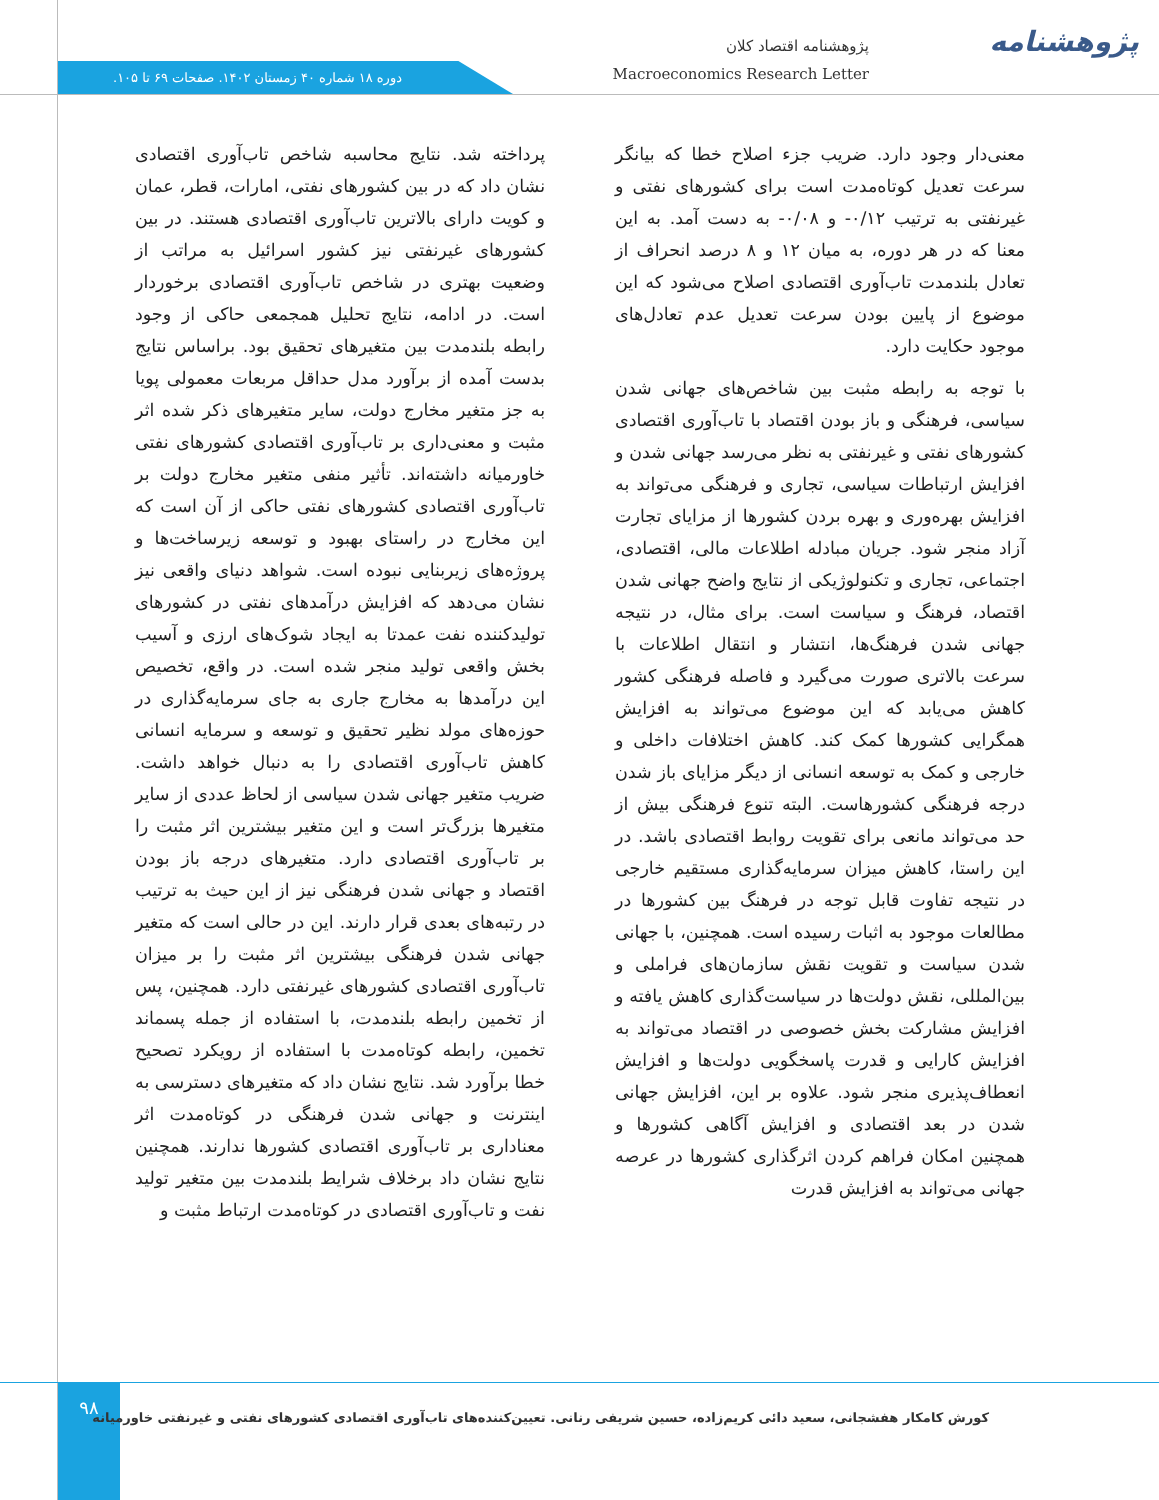پژوهشنامه
پژوهشنامه اقتصاد کلان
Macroeconomics Research Letter
دوره ۱۸ شماره ۴۰ زمستان ۱۴۰۲. صفحات ۶۹ تا ۱۰۵.
پرداخته شد. نتایج محاسبه شاخص تاب‌آوری اقتصادی نشان داد که در بین کشورهای نفتی، امارات، قطر، عمان و کویت دارای بالاترین تاب‌آوری اقتصادی هستند. در بین کشورهای غیرنفتی نیز کشور اسرائیل به مراتب از وضعیت بهتری در شاخص تاب‌آوری اقتصادی برخوردار است. در ادامه، نتایج تحلیل همجمعی حاکی از وجود رابطه بلندمدت بین متغیرهای تحقیق بود. براساس نتایج بدست آمده از برآورد مدل حداقل مربعات معمولی پویا به جز متغیر مخارج دولت، سایر متغیرهای ذکر شده اثر مثبت و معنی‌داری بر تاب‌آوری اقتصادی کشورهای نفتی خاورمیانه داشته‌اند. تأثیر منفی متغیر مخارج دولت بر تاب‌آوری اقتصادی کشورهای نفتی حاکی از آن است که این مخارج در راستای بهبود و توسعه زیرساخت‌ها و پروژه‌های زیربنایی نبوده است. شواهد دنیای واقعی نیز نشان می‌دهد که افزایش درآمدهای نفتی در کشورهای تولیدکننده نفت عمدتا به ایجاد شوک‌های ارزی و آسیب بخش واقعی تولید منجر شده است. در واقع، تخصیص این درآمدها به مخارج جاری به جای سرمایه‌گذاری در حوزه‌های مولد نظیر تحقیق و توسعه و سرمایه انسانی کاهش تاب‌آوری اقتصادی را به دنبال خواهد داشت. ضریب متغیر جهانی شدن سیاسی از لحاظ عددی از سایر متغیرها بزرگ‌تر است و این متغیر بیشترین اثر مثبت را بر تاب‌آوری اقتصادی دارد. متغیرهای درجه باز بودن اقتصاد و جهانی شدن فرهنگی نیز از این حیث به ترتیب در رتبه‌های بعدی قرار دارند. این در حالی است که متغیر جهانی شدن فرهنگی بیشترین اثر مثبت را بر میزان تاب‌آوری اقتصادی کشورهای غیرنفتی دارد. همچنین، پس از تخمین رابطه بلندمدت، با استفاده از جمله پسماند تخمین، رابطه کوتاه‌مدت با استفاده از رویکرد تصحیح خطا برآورد شد. نتایج نشان داد که متغیرهای دسترسی به اینترنت و جهانی شدن فرهنگی در کوتاه‌مدت اثر معناداری بر تاب‌آوری اقتصادی کشورها ندارند. همچنین نتایج نشان داد برخلاف شرایط بلندمدت بین متغیر تولید نفت و تاب‌آوری اقتصادی در کوتاه‌مدت ارتباط مثبت و
معنی‌دار وجود دارد. ضریب جزء اصلاح خطا که بیانگر سرعت تعدیل کوتاه‌مدت است برای کشورهای نفتی و غیرنفتی به ترتیب ۰/۱۲- و ۰/۰۸- به دست آمد. به این معنا که در هر دوره، به میان ۱۲ و ۸ درصد انحراف از تعادل بلندمدت تاب‌آوری اقتصادی اصلاح می‌شود که این موضوع از پایین بودن سرعت تعدیل عدم تعادل‌های موجود حکایت دارد.
با توجه به رابطه مثبت بین شاخص‌های جهانی شدن سیاسی، فرهنگی و باز بودن اقتصاد با تاب‌آوری اقتصادی کشورهای نفتی و غیرنفتی به نظر می‌رسد جهانی شدن و افزایش ارتباطات سیاسی، تجاری و فرهنگی می‌تواند به افزایش بهره‌وری و بهره بردن کشورها از مزایای تجارت آزاد منجر شود. جریان مبادله اطلاعات مالی، اقتصادی، اجتماعی، تجاری و تکنولوژیکی از نتایج واضح جهانی شدن اقتصاد، فرهنگ و سیاست است. برای مثال، در نتیجه جهانی شدن فرهنگ‌ها، انتشار و انتقال اطلاعات با سرعت بالاتری صورت می‌گیرد و فاصله فرهنگی کشور کاهش می‌یابد که این موضوع می‌تواند به افزایش همگرایی کشورها کمک کند. کاهش اختلافات داخلی و خارجی و کمک به توسعه انسانی از دیگر مزایای باز شدن درجه فرهنگی کشورهاست. البته تنوع فرهنگی بیش از حد می‌تواند مانعی برای تقویت روابط اقتصادی باشد. در این راستا، کاهش میزان سرمایه‌گذاری مستقیم خارجی در نتیجه تفاوت قابل توجه در فرهنگ بین کشورها در مطالعات موجود به اثبات رسیده است. همچنین، با جهانی شدن سیاست و تقویت نقش سازمان‌های فراملی و بین‌المللی، نقش دولت‌ها در سیاست‌گذاری کاهش یافته و افزایش مشارکت بخش خصوصی در اقتصاد می‌تواند به افزایش کارایی و قدرت پاسخگویی دولت‌ها و افزایش انعطاف‌پذیری منجر شود. علاوه بر این، افزایش جهانی شدن در بعد اقتصادی و افزایش آگاهی کشورها و همچنین امکان فراهم کردن اثرگذاری کشورها در عرصه جهانی می‌تواند به افزایش قدرت
۹۸
کورش کامکار هفشجانی، سعید دائی کریم‌زاده، حسین شریفی رنانی. تعیین‌کننده‌های تاب‌آوری اقتصادی کشورهای نفتی و غیرنفتی خاورمیانه